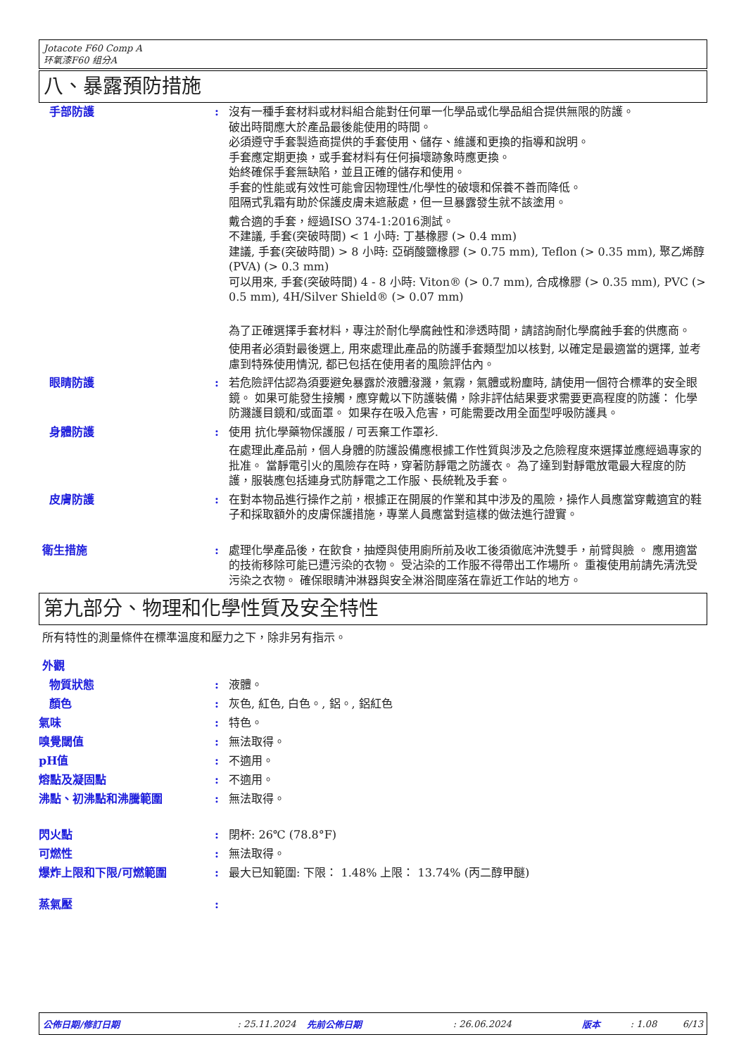Jotacote F60 Comp A
环氧漆F60 组分A
八、暴露預防措施
手部防護 : 沒有一種手套材料或材料組合能對任何單一化學品或化學品組合提供無限的防護。
破出時間應大於產品最後能使用的時間。
必須遵守手套製造商提供的手套使用、儲存、維護和更換的指導和說明。
手套應定期更換，或手套材料有任何損壞跡象時應更換。
始終確保手套無缺陷，並且正確的儲存和使用。
手套的性能或有效性可能會因物理性/化學性的破壞和保養不善而降低。
阻隔式乳霜有助於保護皮膚未遮蔽處，但一旦暴露發生就不該塗用。
戴合適的手套，經過ISO 374-1:2016測試。
不建議, 手套(突破時間) < 1 小時: 丁基橡膠 (> 0.4 mm)
建議, 手套(突破時間) > 8 小時: 亞硝酸鹽橡膠 (> 0.75 mm), Teflon (> 0.35 mm), 聚乙烯醇 (PVA) (> 0.3 mm)
可以用來, 手套(突破時間) 4 - 8 小時: Viton® (> 0.7 mm), 合成橡膠 (> 0.35 mm), PVC (> 0.5 mm), 4H/Silver Shield® (> 0.07 mm)
為了正確選擇手套材料，專注於耐化學腐蝕性和滲透時間，請諮詢耐化學腐蝕手套的供應商。
使用者必須對最後選上, 用來處理此產品的防護手套類型加以核對, 以確定是最適當的選擇, 並考慮到特殊使用情況, 都已包括在使用者的風險評估內。
眼睛防護 : 若危險評估認為須要避免暴露於液體潑濺，氣霧，氣體或粉塵時, 請使用一個符合標準的安全眼鏡。 如果可能發生接觸，應穿戴以下防護裝備，除非評估結果要求需要更高程度的防護： 化學防濺護目鏡和/或面罩。 如果存在吸入危害，可能需要改用全面型呼吸防護具。
身體防護 : 使用 抗化學藥物保護服 / 可丟棄工作罩衫.
在處理此產品前，個人身體的防護設備應根據工作性質與涉及之危險程度來選擇並應經過專家的批准。 當靜電引火的風險存在時，穿著防靜電之防護衣。 為了達到對靜電放電最大程度的防護，服裝應包括連身式防靜電之工作服、長統靴及手套。
皮膚防護 : 在對本物品進行操作之前，根據正在開展的作業和其中涉及的風險，操作人員應當穿戴適宜的鞋子和採取額外的皮膚保護措施，專業人員應當對這樣的做法進行證實。
衛生措施 : 處理化學產品後，在飲食，抽煙與使用廁所前及收工後須徹底沖洗雙手，前臂與臉 。 應用適當的技術移除可能已遭污染的衣物。 受沾染的工作服不得帶出工作場所。 重複使用前請先清洗受污染之衣物。 確保眼睛沖淋器與安全淋浴間座落在靠近工作站的地方。
第九部分、物理和化學性質及安全特性
所有特性的測量條件在標準溫度和壓力之下，除非另有指示。
外觀
物質狀態 : 液體。
顏色 : 灰色, 紅色, 白色。, 鋁。, 鋁紅色
氣味 : 特色。
嗅覺閾值 : 無法取得。
pH值 : 不適用。
熔點及凝固點 : 不適用。
沸點、初沸點和沸騰範圍 : 無法取得。
閃火點 : 閉杯: 26℃ (78.8°F)
可燃性 : 無法取得。
爆炸上限和下限/可燃範圍 : 最大已知範圍: 下限： 1.48% 上限： 13.74% (丙二醇甲醚)
蒸氣壓 :
公佈日期/修訂日期: 25.11.2024 先前公佈日期: 26.06.2024 版本: 1.08 6/13